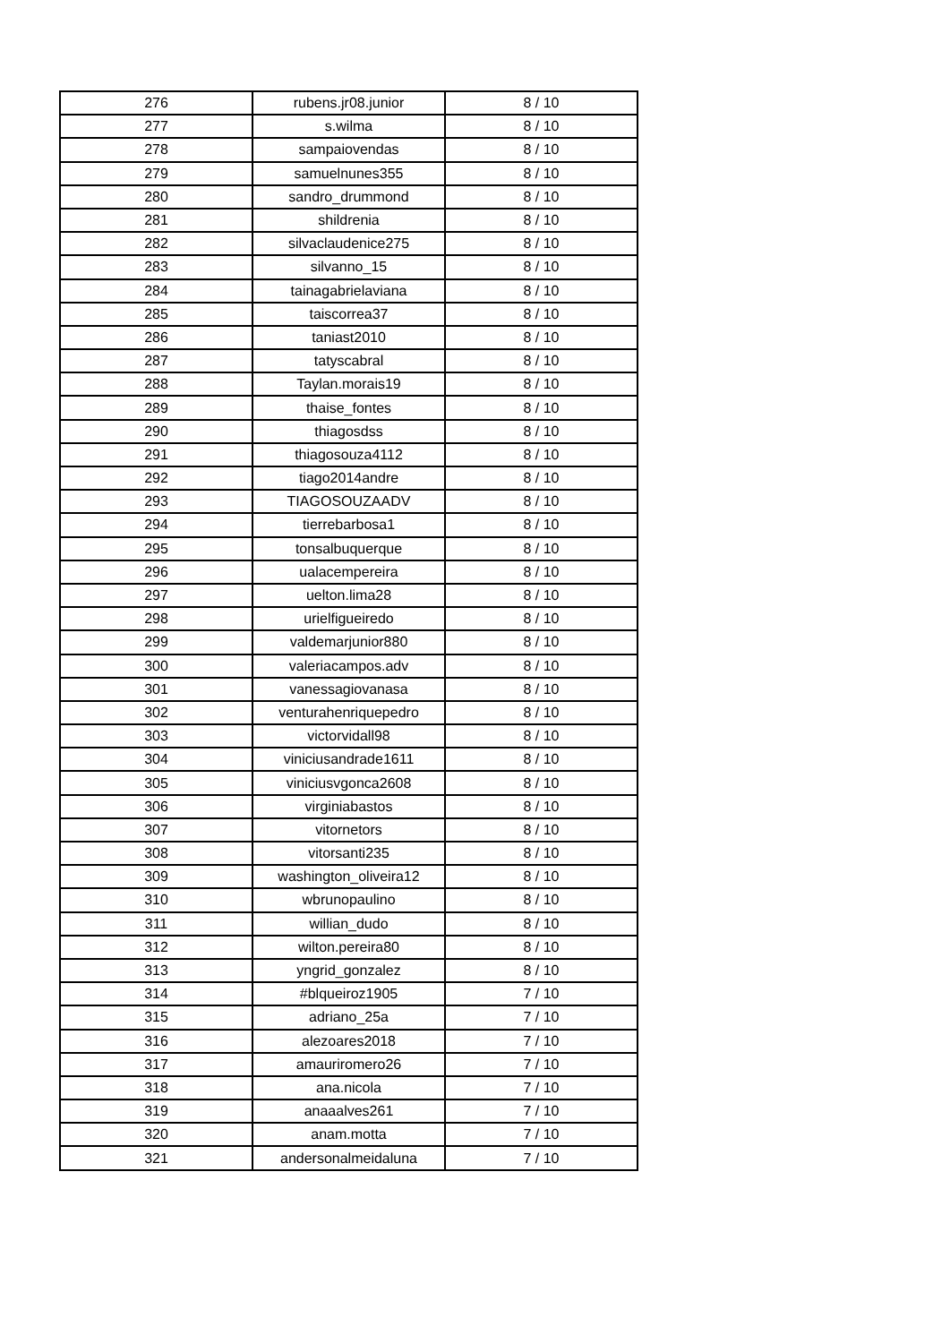| 276 | rubens.jr08.junior | 8 / 10 |
| 277 | s.wilma | 8 / 10 |
| 278 | sampaiovendas | 8 / 10 |
| 279 | samuelnunes355 | 8 / 10 |
| 280 | sandro_drummond | 8 / 10 |
| 281 | shildrenia | 8 / 10 |
| 282 | silvaclaudenice275 | 8 / 10 |
| 283 | silvanno_15 | 8 / 10 |
| 284 | tainagabrielaviana | 8 / 10 |
| 285 | taiscorrea37 | 8 / 10 |
| 286 | taniast2010 | 8 / 10 |
| 287 | tatyscabral | 8 / 10 |
| 288 | Taylan.morais19 | 8 / 10 |
| 289 | thaise_fontes | 8 / 10 |
| 290 | thiagosdss | 8 / 10 |
| 291 | thiagosouza4112 | 8 / 10 |
| 292 | tiago2014andre | 8 / 10 |
| 293 | TIAGOSOUZAADV | 8 / 10 |
| 294 | tierrebarbosa1 | 8 / 10 |
| 295 | tonsalbuquerque | 8 / 10 |
| 296 | ualacempereira | 8 / 10 |
| 297 | uelton.lima28 | 8 / 10 |
| 298 | urielfigueiredo | 8 / 10 |
| 299 | valdemarjunior880 | 8 / 10 |
| 300 | valeriacampos.adv | 8 / 10 |
| 301 | vanessagiovanasa | 8 / 10 |
| 302 | venturahenriquepedro | 8 / 10 |
| 303 | victorvidall98 | 8 / 10 |
| 304 | viniciusandrade1611 | 8 / 10 |
| 305 | viniciusvgonca2608 | 8 / 10 |
| 306 | virginiabastos | 8 / 10 |
| 307 | vitornetors | 8 / 10 |
| 308 | vitorsanti235 | 8 / 10 |
| 309 | washington_oliveira12 | 8 / 10 |
| 310 | wbrunopaulino | 8 / 10 |
| 311 | willian_dudo | 8 / 10 |
| 312 | wilton.pereira80 | 8 / 10 |
| 313 | yngrid_gonzalez | 8 / 10 |
| 314 | #blqueiroz1905 | 7 / 10 |
| 315 | adriano_25a | 7 / 10 |
| 316 | alezoares2018 | 7 / 10 |
| 317 | amauriromero26 | 7 / 10 |
| 318 | ana.nicola | 7 / 10 |
| 319 | anaaalves261 | 7 / 10 |
| 320 | anam.motta | 7 / 10 |
| 321 | andersonalmeidaluna | 7 / 10 |